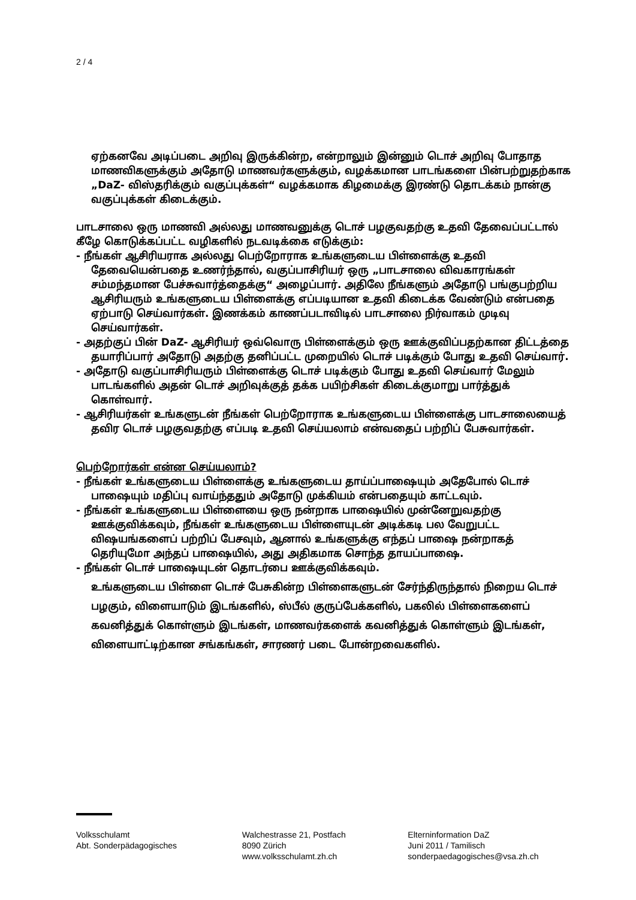2 / 4
ஏற்கனவே அடிப்படை அறிவு இருக்கின்ற, என்றாலும் இன்னும் டொச் அறிவு போதாத மாணவிகளுக்கும் அதோடு மாணவர்களுக்கும், வழக்கமான பாடங்களை பின்பற்றுதற்காக „DaZ- விஸ்தரிக்கும் வகுப்புக்கள்“ வழக்கமாக கிழமைக்கு இரண்டு தொடக்கம் நான்கு வகுப்புக்கள் கிடைக்கும்.
பாடசாலை ஒரு மாணவி அல்லது மாணவனுக்கு டொச் பழகுவதற்கு உதவி தேவைப்பட்டால் கீழே கொடுக்கப்பட்ட வழிகளில் நடவடிக்கை எடுக்கும்:
- நீங்கள் ஆசிரியராக அல்லது பெற்றோராக உங்களுடைய பிள்ளைக்கு உதவி தேவையென்பதை உணர்ந்தால், வகுப்பாசிரியர் ஒரு „பாடசாலை விவகாரங்கள் சம்மந்தமான பேச்சுவார்த்தைக்கு“ அழைப்பார். அதிலே நீங்களும் அதோடு பங்குபற்றிய ஆசிரியரும் உங்களுடைய பிள்ளைக்கு எப்படியான உதவி கிடைக்க வேண்டும் என்பதை ஏற்பாடு செய்வார்கள். இணக்கம் காணப்படாவிடில் பாடசாலை நிர்வாகம் முடிவு செய்வார்கள்.
- அதற்குப் பின் DaZ- ஆசிரியர் ஒவ்வொரு பிள்ளைக்கும் ஒரு ஊக்குவிப்பதற்கான திட்டத்தை தயாரிப்பார் அதோடு அதற்கு தனிப்பட்ட முறையில் டொச் படிக்கும் போது உதவி செய்வார்.
- அதோடு வகுப்பாசிரியரும் பிள்ளைக்கு டொச் படிக்கும் போது உதவி செய்வார் மேலும் பாடங்களில் அதன் டொச் அறிவுக்குத் தக்க பயிற்சிகள் கிடைக்குமாறு பார்த்துக் கொள்வார்.
- ஆசிரியர்கள் உங்களுடன் நீங்கள் பெற்றோராக உங்களுடைய பிள்ளைக்கு பாடசாலையைத் தவிர டொச் பழகுவதற்கு எப்படி உதவி செய்யலாம் என்வதைப் பற்றிப் பேசுவார்கள்.
பெற்றோர்கள் என்ன செய்யலாம்?
- நீங்கள் உங்களுடைய பிள்ளைக்கு உங்களுடைய தாய்ப்பாஷையும் அதேபோல் டொச் பாஷையும் மதிப்பு வாய்ந்ததும் அதோடு முக்கியம் என்பதையும் காட்டவும்.
- நீங்கள் உங்களுடைய பிள்ளையை ஒரு நன்றாக பாஷையில் முன்னேறுவதற்கு ஊக்குவிக்கவும், நீங்கள் உங்களுடைய பிள்ளையுடன் அடிக்கடி பல வேறுபட்ட விஷயங்களைப் பற்றிப் பேசவும், ஆனால் உங்களுக்கு எந்தப் பாஷை நன்றாகத் தெரியுமோ அந்தப் பாஷையில், அது அதிகமாக சொந்த தாயப்பாஷை.
- நீங்கள் டொச் பாஷையுடன் தொடர்பை ஊக்குவிக்கவும்.
உங்களுடைய பிள்ளை டொச் பேசுகின்ற பிள்ளைகளுடன் சேர்ந்திருந்தால் நிறைய டொச் பழகும், விளையாடும் இடங்களில், ஸ்பீல் குருப்பேக்களில், பகலில் பிள்ளைகளைப் கவனித்துக் கொள்ளும் இடங்கள், மாணவர்களைக் கவனித்துக் கொள்ளும் இடங்கள், விளையாட்டிற்கான சங்கங்கள், சாரணர் படை போன்றவைகளில்.
Volksschulamt
Abt. Sonderpädagogisches
Walchestrasse 21, Postfach
8090 Zürich
www.volksschulamt.zh.ch
Elterninformation DaZ
Juni 2011 / Tamilisch
sonderpaedagogisches@vsa.zh.ch